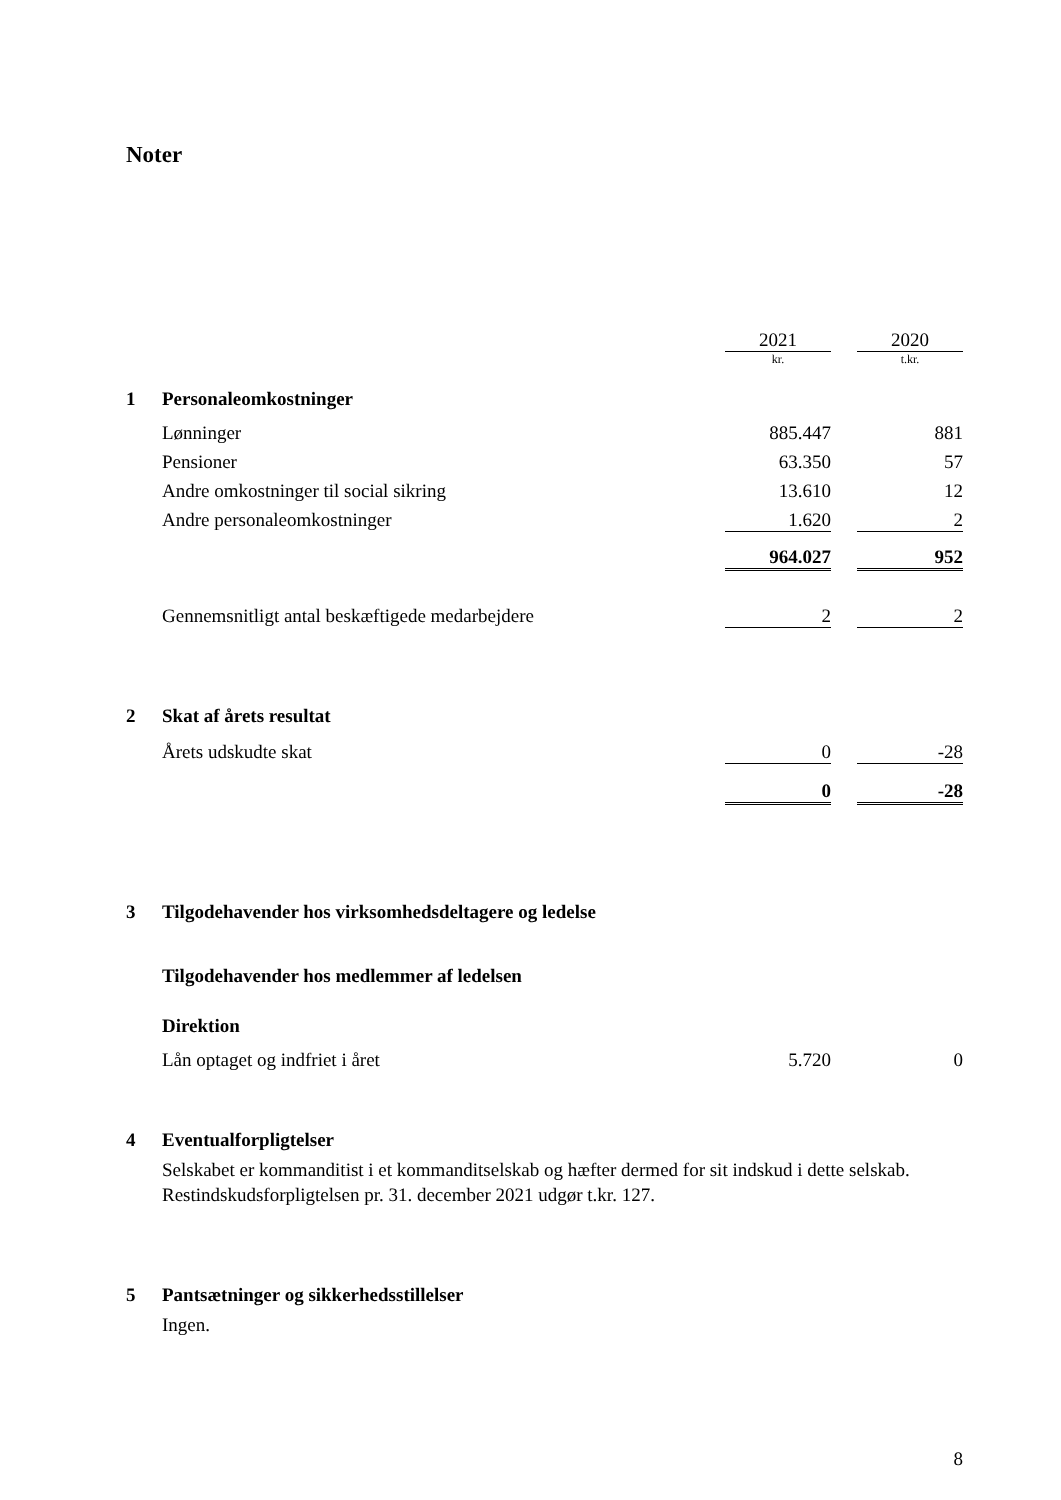Noter
| | | 2021 | | 2020 |
| | | kr. | | t.kr. |
| 1 | Personaleomkostninger | | | |
| | Lønninger | 885.447 | | 881 |
| | Pensioner | 63.350 | | 57 |
| | Andre omkostninger til social sikring | 13.610 | | 12 |
| | Andre personaleomkostninger | 1.620 | | 2 |
| | | 964.027 | | 952 |
| | Gennemsnitligt antal beskæftigede medarbejdere | 2 | | 2 |
| 2 | Skat af årets resultat | | | |
| | Årets udskudte skat | 0 | | -28 |
| | | 0 | | -28 |
| 3 | Tilgodehavender hos virksomhedsdeltagere og ledelse | | | |
| | Tilgodehavender hos medlemmer af ledelsen | | | |
| | Direktion | | | |
| | Lån optaget og indfriet i året | 5.720 | | 0 |
| 4 | Eventualforpligtelser | | | |
Selskabet er kommanditist i et kommanditselskab og hæfter dermed for sit indskud i dette selskab. Restindskudsforpligtelsen pr. 31. december 2021 udgør t.kr. 127.
| 5 | Pantsætninger og sikkerhedsstillelser |
Ingen.
8